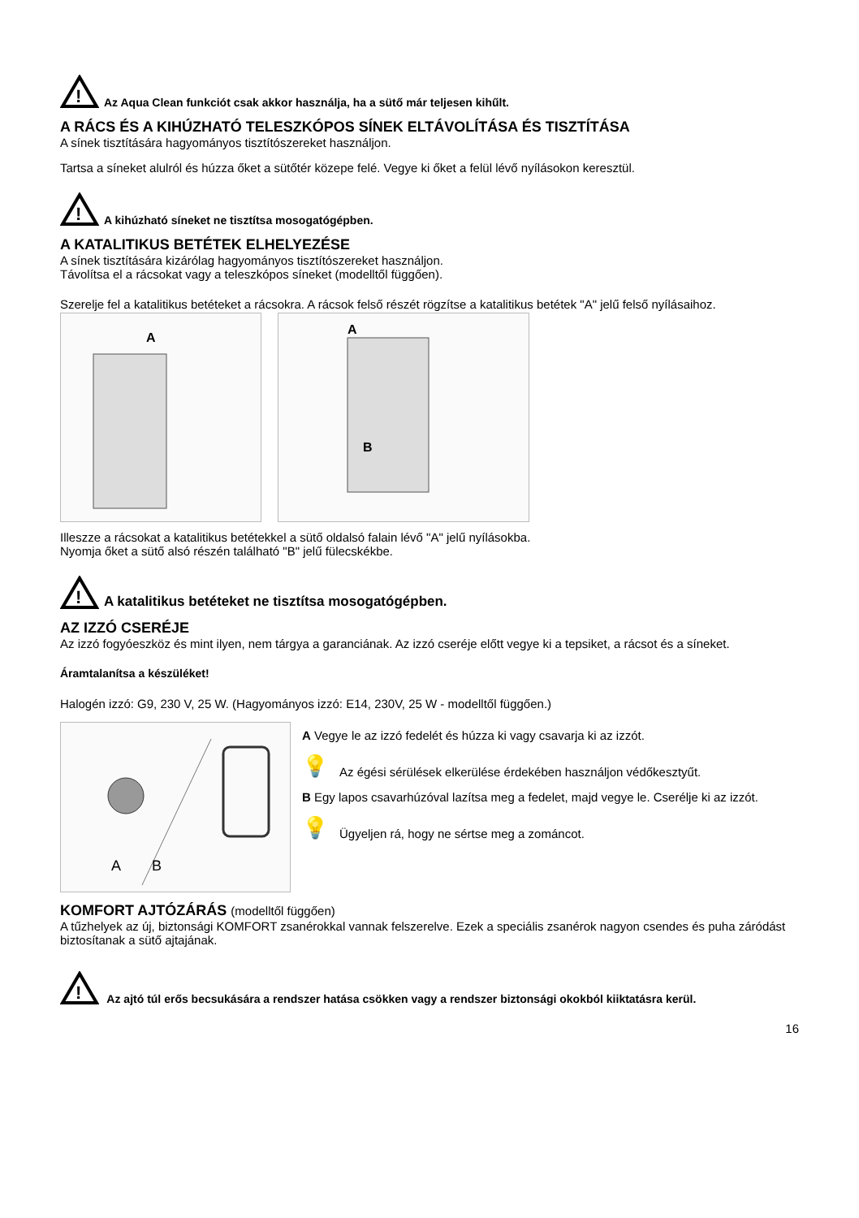!
Az Aqua Clean funkciót csak akkor használja, ha a sütő már teljesen kihűlt.
A RÁCS ÉS A KIHÚZHATÓ TELESZKÓPOS SÍNEK ELTÁVOLÍTÁSA ÉS TISZTÍTÁSA
A sínek tisztítására hagyományos tisztítószereket használjon.
Tartsa a síneket alulról és húzza őket a sütőtér közepe felé. Vegye ki őket a felül lévő nyílásokon keresztül.
!
A kihúzható síneket ne tisztítsa mosogatógépben.
A KATALITIKUS BETÉTEK ELHELYEZÉSE
A sínek tisztítására kizárólag hagyományos tisztítószereket használjon.
Távolítsa el a rácsokat vagy a teleszkópos síneket (modelltől függően).
Szerelje fel a katalitikus betéteket a rácsokra. A rácsok felső részét rögzítse a katalitikus betétek "A" jelű felső nyílásaihoz.
A
A
B
Illeszze a rácsokat a katalitikus betétekkel a sütő oldalsó falain lévő "A" jelű nyílásokba.
Nyomja őket a sütő alsó részén található "B" jelű fülecskékbe.
!
A katalitikus betéteket ne tisztítsa mosogatógépben.
AZ IZZÓ CSERÉJE
Az izzó fogyóeszköz és mint ilyen, nem tárgya a garanciának. Az izzó cseréje előtt vegye ki a tepsiket, a rácsot és a síneket.
Áramtalanítsa a készüléket!
Halogén izzó: G9, 230 V, 25 W. (Hagyományos izzó: E14, 230V, 25 W - modelltől függően.)
A
B
A Vegye le az izzó fedelét és húzza ki vagy csavarja ki az izzót.
💡 Az égési sérülések elkerülése érdekében használjon védőkesztyűt.
B Egy lapos csavarhúzóval lazítsa meg a fedelet, majd vegye le. Cserélje ki az izzót.
💡 Ügyeljen rá, hogy ne sértse meg a zománcot.
KOMFORT AJTÓZÁRÁS (modelltől függően)
A tűzhelyek az új, biztonsági KOMFORT zsanérokkal vannak felszerelve. Ezek a speciális zsanérok nagyon csendes és puha záródást biztosítanak a sütő ajtajának.
!
Az ajtó túl erős becsukására a rendszer hatása csökken vagy a rendszer biztonsági okokból kiiktatásra kerül.
16